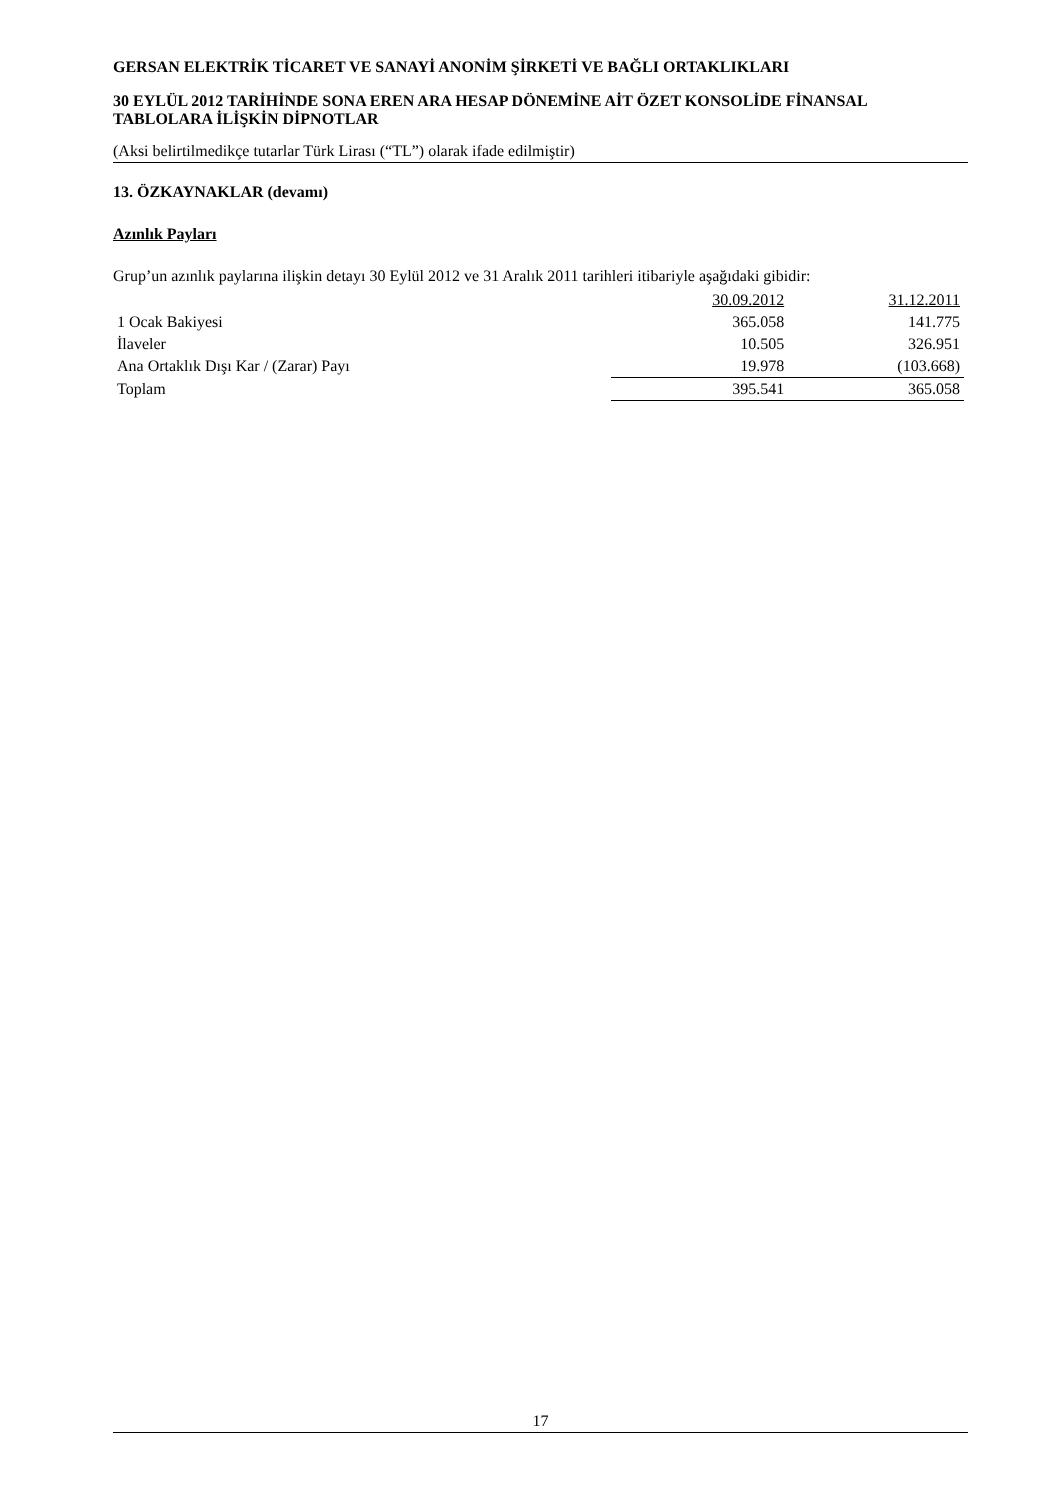GERSAN ELEKTRİK TİCARET VE SANAYİ ANONİM ŞİRKETİ VE BAĞLI ORTAKLIKLARI
30 EYLÜL 2012 TARİHİNDE SONA EREN ARA HESAP DÖNEMİNE AİT ÖZET KONSOLİDE FİNANSAL TABLOLARA İLİŞKİN DİPNOTLAR
(Aksi belirtilmedikçe tutarlar Türk Lirası (“TL”) olarak ifade edilmiştir)
13. ÖZKAYNAKLAR (devamı)
Azınlık Payları
Grup’un azınlık paylarına ilişkin detayı 30 Eylül 2012 ve 31 Aralık 2011 tarihleri itibariyle aşağıdaki gibidir:
| | 30.09.2012 | 31.12.2011 |
| --- | --- | --- |
| 1 Ocak Bakiyesi | 365.058 | 141.775 |
| İlaveler | 10.505 | 326.951 |
| Ana Ortaklık Dışı Kar / (Zarar) Payı | 19.978 | (103.668) |
| Toplam | 395.541 | 365.058 |
17